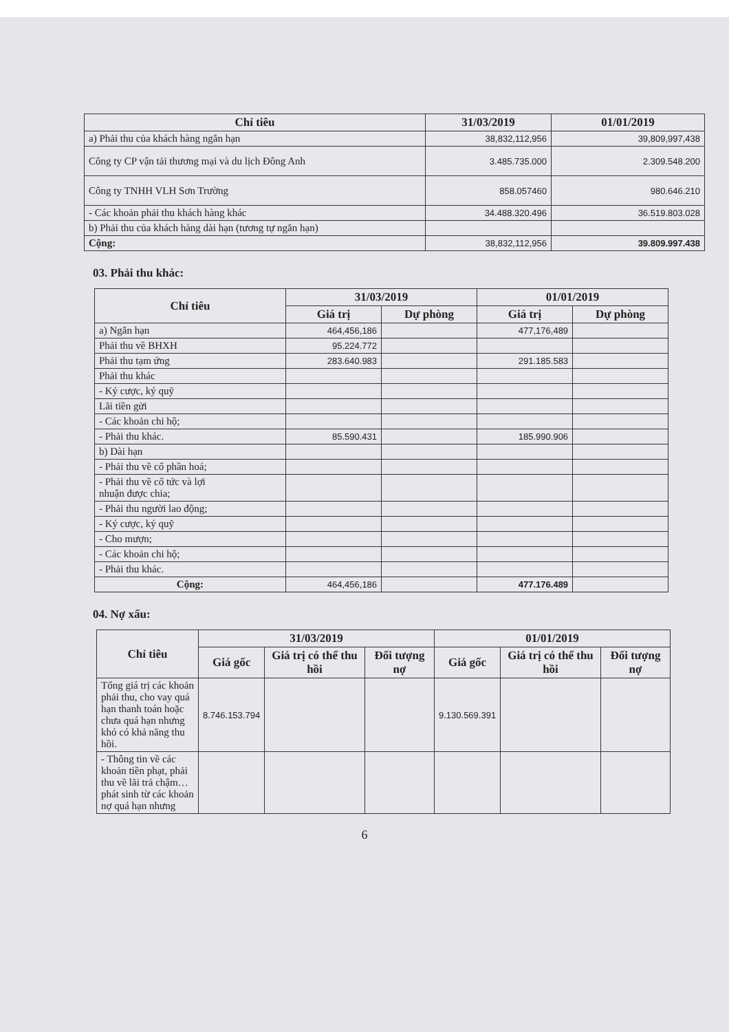| Chỉ tiêu | 31/03/2019 | 01/01/2019 |
| --- | --- | --- |
| a) Phải thu của khách hàng ngắn hạn | 38,832,112,956 | 39,809,997,438 |
| Công ty CP vận tải thương mại và du lịch Đông Anh | 3.485.735.000 | 2.309.548.200 |
| Công ty TNHH VLH Sơn Trường | 858.057460 | 980.646.210 |
| - Các khoản phải thu khách hàng khác | 34.488.320.496 | 36.519.803.028 |
| b) Phải thu của khách hàng dài hạn (tương tự ngắn hạn) | | |
| Cộng: | 38,832,112,956 | 39.809.997.438 |
03. Phải thu khác:
| Chỉ tiêu | 31/03/2019 | | 01/01/2019 | |
| --- | --- | --- | --- | --- |
| | Giá trị | Dự phòng | Giá trị | Dự phòng |
| a) Ngắn hạn | 464,456,186 | | 477,176,489 | |
| Phải thu về BHXH | 95.224.772 | | | |
| Phải thu tạm ứng | 283.640.983 | | 291.185.583 | |
| Phải thu khác | | | | |
| - Ký cược, ký quỹ | | | | |
| Lãi tiền gửi | | | | |
| - Các khoản chi hộ; | | | | |
| - Phải thu khác. | 85.590.431 | | 185.990.906 | |
| b) Dài hạn | | | | |
| - Phải thu về cổ phần hoá; | | | | |
| - Phải thu về cổ tức và lợi nhuận được chia; | | | | |
| - Phải thu người lao động; | | | | |
| - Ký cược, ký quỹ | | | | |
| - Cho mượn; | | | | |
| - Các khoản chi hộ; | | | | |
| - Phải thu khác. | | | | |
| Cộng: | 464,456,186 | | 477.176.489 | |
04. Nợ xấu:
| Chỉ tiêu | 31/03/2019 | | | 01/01/2019 | | |
| --- | --- | --- | --- | --- | --- | --- |
| | Giá gốc | Giá trị có thể thu hồi | Đối tượng nợ | Giá gốc | Giá trị có thể thu hồi | Đối tượng nợ |
| Tổng giá trị các khoản phải thu, cho vay quá hạn thanh toán hoặc chưa quá hạn nhưng khó có khả năng thu hồi. | 8.746.153.794 | | | 9.130.569.391 | | |
| - Thông tin về các khoản tiền phạt, phải thu về lãi trả chậm… phát sinh từ các khoản nợ quá hạn nhưng | | | | | | |
6